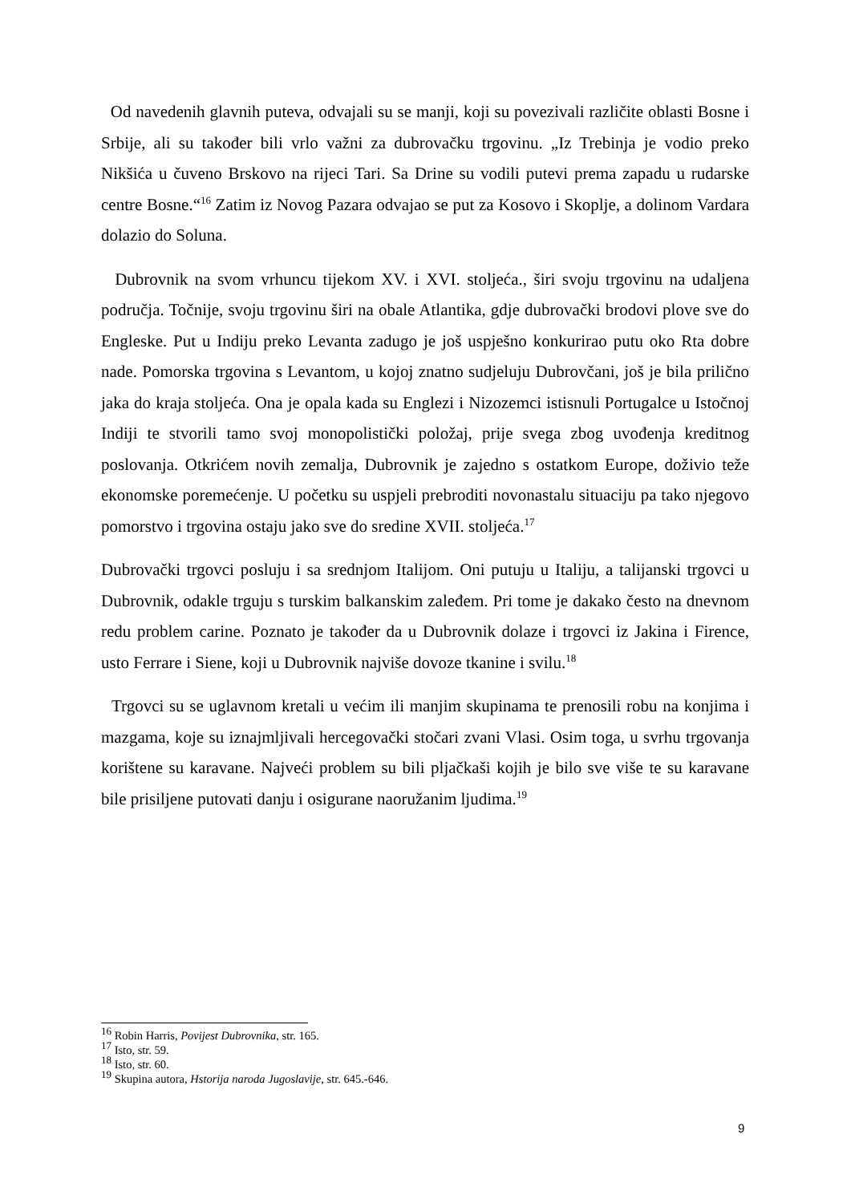Od navedenih glavnih puteva, odvajali su se manji, koji su povezivali različite oblasti Bosne i Srbije, ali su također bili vrlo važni za dubrovačku trgovinu. „Iz Trebinja je vodio preko Nikšića u čuveno Brskovo na rijeci Tari. Sa Drine su vodili putevi prema zapadu u rudarske centre Bosne.“<sup>16</sup> Zatim iz Novog Pazara odvajao se put za Kosovo i Skoplje, a dolinom Vardara dolazio do Soluna.
Dubrovnik na svom vrhuncu tijekom XV. i XVI. stoljeća., širi svoju trgovinu na udaljena područja. Točnije, svoju trgovinu širi na obale Atlantika, gdje dubrovački brodovi plove sve do Engleske. Put u Indiju preko Levanta zadugo je još uspješno konkurirao putu oko Rta dobre nade. Pomorska trgovina s Levantom, u kojoj znatno sudjeluju Dubrovčani, još je bila prilično jaka do kraja stoljeća. Ona je opala kada su Englezi i Nizozemci istisnuli Portugalce u Istočnoj Indiji te stvorili tamo svoj monopolistički položaj, prije svega zbog uvođenja kreditnog poslovanja. Otkrićem novih zemalja, Dubrovnik je zajedno s ostatkom Europe, doživio teže ekonomske poremećenje. U početku su uspjeli prebroditi novonastalu situaciju pa tako njegovo pomorstvo i trgovina ostaju jako sve do sredine XVII. stoljeća.<sup>17</sup>
Dubrovački trgovci posluju i sa srednjom Italijom. Oni putuju u Italiju, a talijanski trgovci u Dubrovnik, odakle trguju s turskim balkanskim zaleđem. Pri tome je dakako često na dnevnom redu problem carine. Poznato je također da u Dubrovnik dolaze i trgovci iz Jakina i Firence, usto Ferrare i Siene, koji u Dubrovnik najviše dovoze tkanine i svilu.<sup>18</sup>
Trgovci su se uglavnom kretali u većim ili manjim skupinama te prenosili robu na konjima i mazgama, koje su iznajmljivali hercegovački stočari zvani Vlasi. Osim toga, u svrhu trgovanja korištene su karavane. Najveći problem su bili pljačkaši kojih je bilo sve više te su karavane bile prisiljene putovati danju i osigurane naoružanim ljudima.<sup>19</sup>
<sup>16</sup> Robin Harris, Povijest Dubrovnika, str. 165.
<sup>17</sup> Isto, str. 59.
<sup>18</sup> Isto, str. 60.
<sup>19</sup> Skupina autora, Hstorija naroda Jugoslavije, str. 645.-646.
9